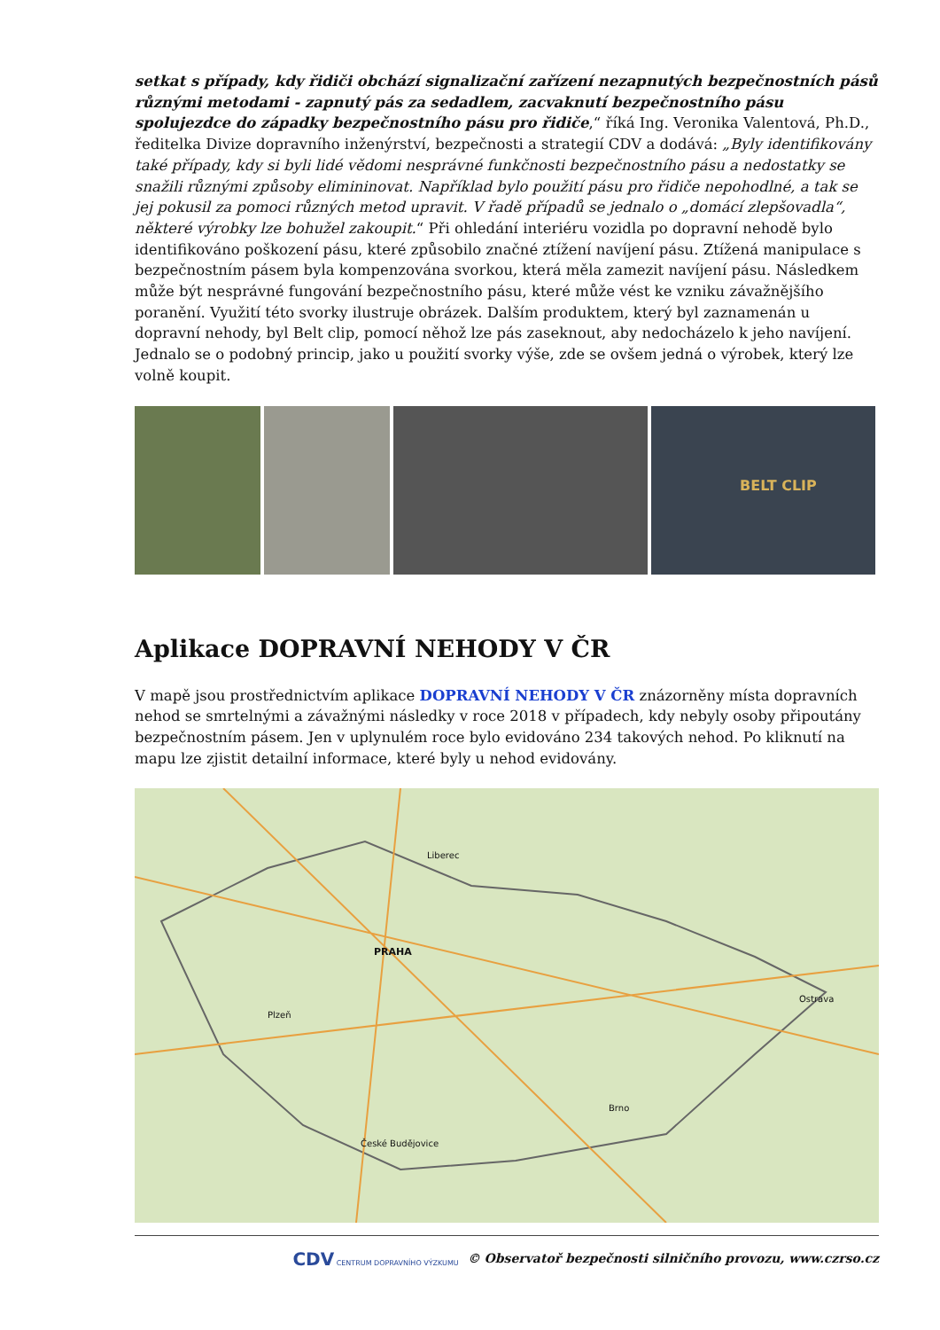setkat s případy, kdy řidiči obchází signalizační zařízení nezapnutých bezpečnostních pásů různými metodami - zapnutý pás za sedadlem, zacvaknutí bezpečnostního pásu spolujezdce do západky bezpečnostního pásu pro řidiče,“ říká Ing. Veronika Valentová, Ph.D., ředitelka Divize dopravního inženýrství, bezpečnosti a strategií CDV a dodává: „Byly identifikovány také případy, kdy si byli lidé vědomi nesprávné funkčnosti bezpečnostního pásu a nedostatky se snažili různými způsoby elimininovat. Například bylo použití pásu pro řidiče nepohodlné, a tak se jej pokusil za pomoci různých metod upravit. V řadě případů se jednalo o „domácí zlepšovadla“, některé výrobky lze bohužel zakoupit.“ Při ohledání interiéru vozidla po dopravní nehodě bylo identifikováno poškození pásu, které způsobilo značné ztížení navíjení pásu. Ztížená manipulace s bezpečnostním pásem byla kompenzována svorkou, která měla zamezit navíjení pásu. Následkem může být nesprávné fungování bezpečnostního pásu, které může vést ke vzniku závažnějšího poranění. Využití této svorky ilustruje obrázek. Dalším produktem, který byl zaznamenán u dopravní nehody, byl Belt clip, pomocí něhož lze pás zaseknout, aby nedocházelo k jeho navíjení. Jednalo se o podobný princip, jako u použití svorky výše, zde se ovšem jedná o výrobek, který lze volně koupit.
BELT CLIP
Aplikace DOPRAVNÍ NEHODY V ČR
V mapě jsou prostřednictvím aplikace DOPRAVNÍ NEHODY V ČR znázorněny místa dopravních nehod se smrtelnými a závažnými následky v roce 2018 v případech, kdy nebyly osoby připoutány bezpečnostním pásem. Jen v uplynulém roce bylo evidováno 234 takových nehod. Po kliknutí na mapu lze zjistit detailní informace, které byly u nehod evidovány.
PRAHA
Brno
České Budějovice
Ostrava
Plzeň
Liberec
CDV CENTRUM DOPRAVNÍHO VÝZKUMU © Observatoř bezpečnosti silničního provozu, www.czrso.cz